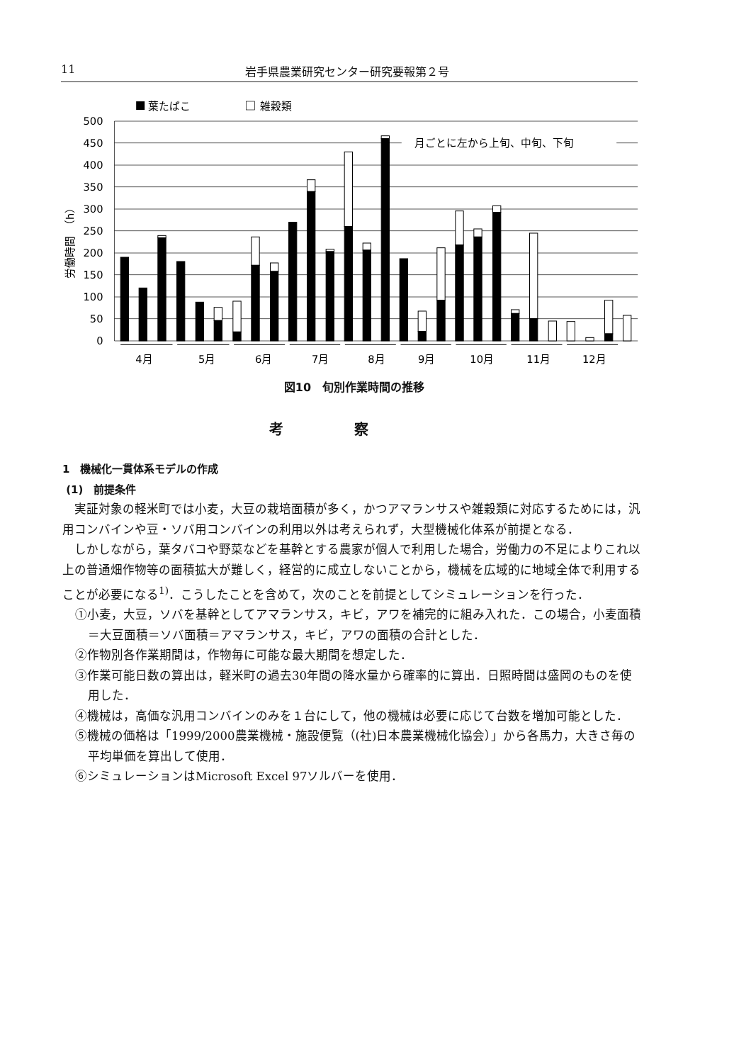11 岩手県農業研究センター研究要報第２号
葉たばこ
雑穀類
月ごとに左から上旬、中旬、下旬
500
450
400
350
300
250
200
150
100
50
0
労働時間　（h）
4月
5月
6月
7月
8月
9月
10月
11月
12月
図10　旬別作業時間の推移
考察
1　機械化一貫体系モデルの作成
(1)　前提条件
実証対象の軽米町では小麦，大豆の栽培面積が多く，かつアマランサスや雑穀類に対応するためには，汎用コンバインや豆・ソバ用コンバインの利用以外は考えられず，大型機械化体系が前提となる．
しかしながら，葉タバコや野菜などを基幹とする農家が個人で利用した場合，労働力の不足によりこれ以上の普通畑作物等の面積拡大が難しく，経営的に成立しないことから，機械を広域的に地域全体で利用することが必要になる<sup>1)</sup>．こうしたことを含めて，次のことを前提としてシミュレーションを行った．
①小麦，大豆，ソバを基幹としてアマランサス，キビ，アワを補完的に組み入れた．この場合，小麦面積＝大豆面積＝ソバ面積＝アマランサス，キビ，アワの面積の合計とした．
②作物別各作業期間は，作物毎に可能な最大期間を想定した．
③作業可能日数の算出は，軽米町の過去30年間の降水量から確率的に算出．日照時間は盛岡のものを使用した．
④機械は，高価な汎用コンバインのみを１台にして，他の機械は必要に応じて台数を増加可能とした．
⑤機械の価格は「1999/2000農業機械・施設便覧（(社)日本農業機械化協会）」から各馬力，大きさ毎の平均単価を算出して使用．
⑥シミュレーションはMicrosoft Excel 97ソルバーを使用．